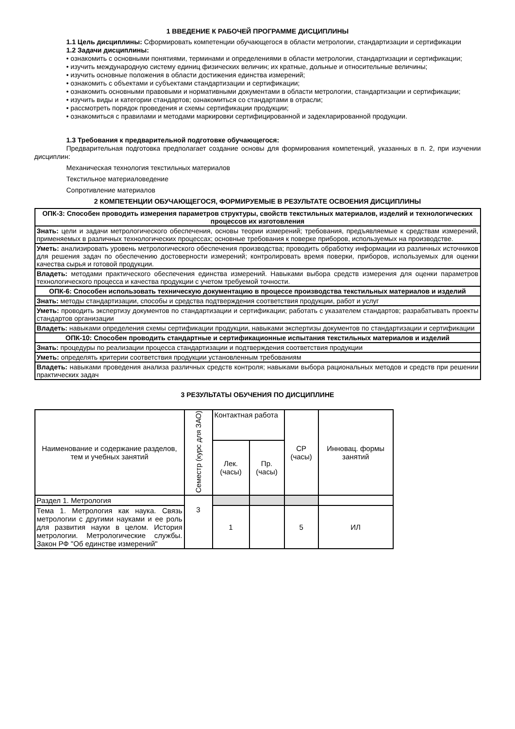1 ВВЕДЕНИЕ К РАБОЧЕЙ ПРОГРАММЕ ДИСЦИПЛИНЫ
1.1 Цель дисциплины: Сформировать компетенции обучающегося в области метрологии, стандартизации и сертификации
1.2 Задачи дисциплины:
• ознакомить с основными понятиями, терминами и определениями в области метрологии, стандартизации и сертификации;
• изучить международную систему единиц физических величин; их кратные, дольные и относительные величины;
• изучить основные положения в области достижения единства измерений;
• ознакомить с объектами и субъектами стандартизации и сертификации;
• ознакомить основными правовыми и нормативными документами в области метрологии, стандартизации и сертификации;
• изучить виды и категории стандартов; ознакомиться со стандартами в отрасли;
• рассмотреть порядок проведения и схемы сертификации продукции;
• ознакомиться с правилами и методами маркировки сертифицированной и задекларированной продукции.
1.3 Требования к предварительной подготовке обучающегося:
Предварительная подготовка предполагает создание основы для формирования компетенций, указанных в п. 2, при изучении дисциплин:
Механическая технология текстильных материалов
Текстильное материаловедение
Сопротивление материалов
2 КОМПЕТЕНЦИИ ОБУЧАЮЩЕГОСЯ, ФОРМИРУЕМЫЕ В РЕЗУЛЬТАТЕ ОСВОЕНИЯ ДИСЦИПЛИНЫ
| ОПК-3: Способен проводить измерения параметров структуры, свойств текстильных материалов, изделий и технологических процессов их изготовления |
| --- |
| Знать: цели и задачи метрологического обеспечения, основы теории измерений; требования, предъявляемые к средствам измерений, применяемых в различных технологических процессах; основные требования к поверке приборов, используемых на производстве. |
| Уметь: анализировать уровень метрологического обеспечения производства; проводить обработку информации из различных источников для решения задач по обеспечению достоверности измерений; контролировать время поверки, приборов, используемых для оценки качества сырья и готовой продукции. |
| Владеть: методами практического обеспечения единства измерений. Навыками выбора средств измерения для оценки параметров технологического процесса и качества продукции с учетом требуемой точности. |
| ОПК-6: Способен использовать техническую документацию в процессе производства текстильных материалов и изделий |
| Знать: методы стандартизации, способы и средства подтверждения соответствия продукции, работ и услуг |
| Уметь: проводить экспертизу документов по стандартизации и сертификации; работать с указателем стандартов; разрабатывать проекты стандартов организации |
| Владеть: навыками определения схемы сертификации продукции, навыками экспертизы документов по стандартизации и сертификации |
| ОПК-10: Способен проводить стандартные и сертификационные испытания текстильных материалов и изделий |
| Знать: процедуры по реализации процесса стандартизации и подтверждения соответствия продукции |
| Уметь: определять критерии соответствия продукции установленным требованиям |
| Владеть: навыками проведения анализа различных средств контроля; навыками выбора рациональных методов и средств при решении практических задач |
3 РЕЗУЛЬТАТЫ ОБУЧЕНИЯ ПО ДИСЦИПЛИНЕ
| Наименование и содержание разделов, тем и учебных занятий | Семестр (курс для ЗАО) | Контактная работа | | СР (часы) | Инновац. формы занятий |
| --- | --- | --- | --- | --- | --- |
| | | Лек. (часы) | Пр. (часы) | | |
| Раздел 1. Метрология | 3 | | | | |
| Тема 1. Метрология как наука. Связь метрологии с другими науками и ее роль для развития науки в целом. История метрологии. Метрологические службы. Закон РФ "Об единстве измерений" | | 1 | | 5 | ИЛ |